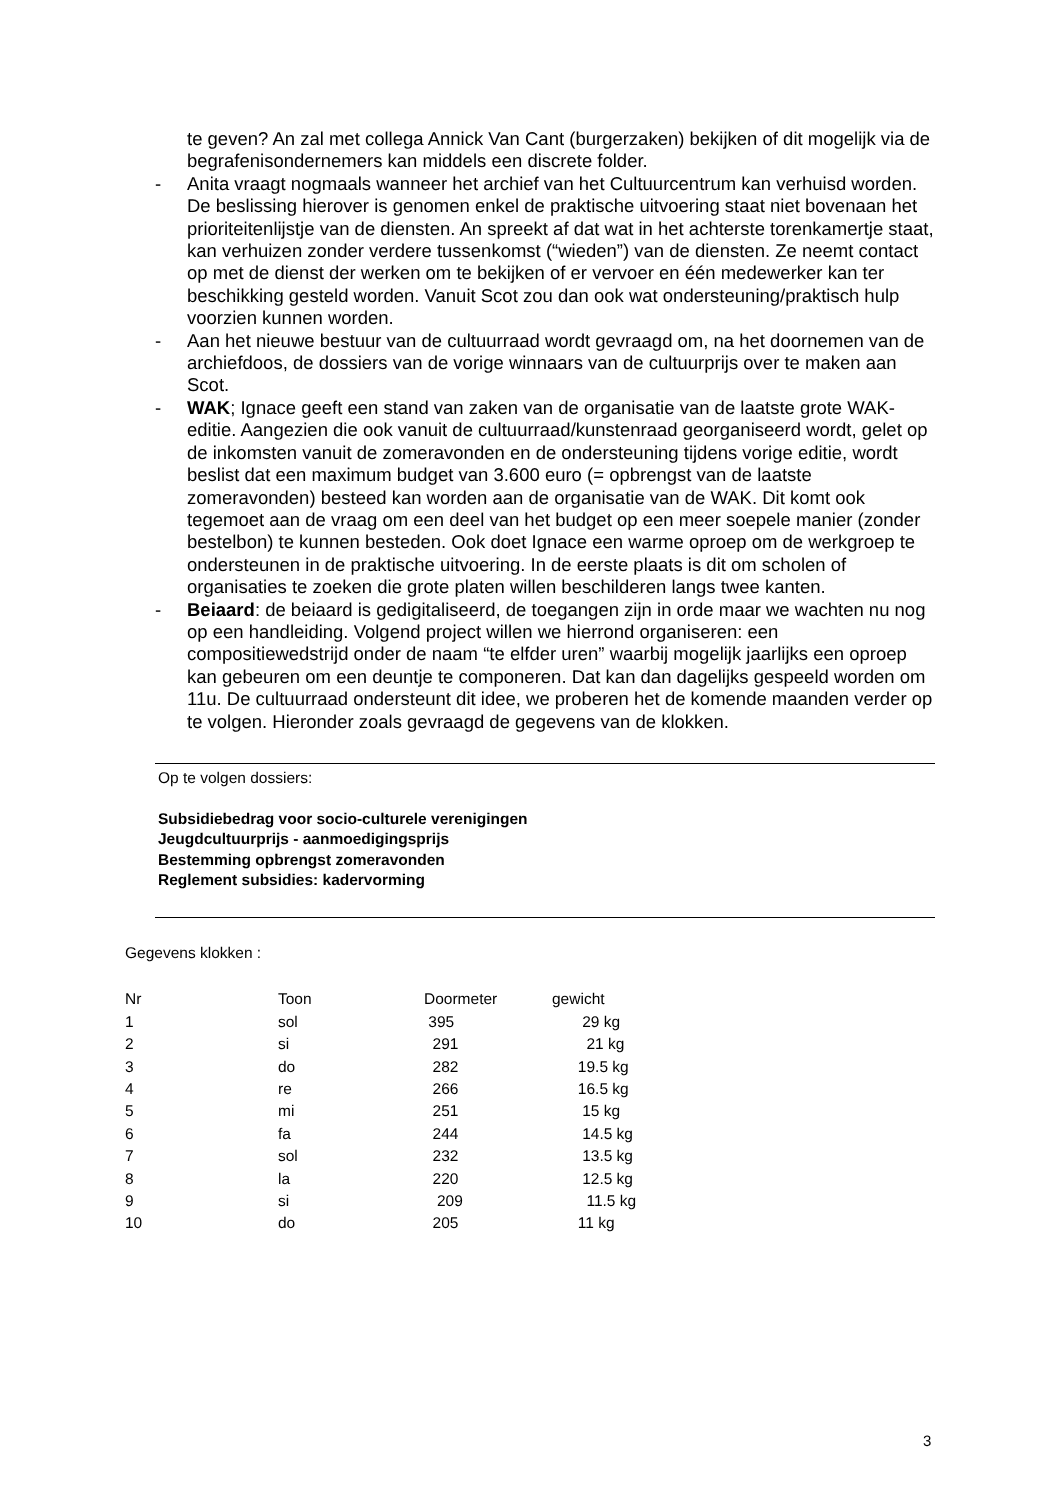te geven? An zal met collega Annick Van Cant (burgerzaken) bekijken of dit mogelijk via de begrafenisondernemers kan middels een discrete folder.
- Anita vraagt nogmaals wanneer het archief van het Cultuurcentrum kan verhuisd worden. De beslissing hierover is genomen enkel de praktische uitvoering staat niet bovenaan het prioriteitenlijstje van de diensten. An spreekt af dat wat in het achterste torenkamertje staat, kan verhuizen zonder verdere tussenkomst (“wieden”) van de diensten. Ze neemt contact op met de dienst der werken om te bekijken of er vervoer en één medewerker kan ter beschikking gesteld worden. Vanuit Scot zou dan ook wat ondersteuning/praktisch hulp voorzien kunnen worden.
- Aan het nieuwe bestuur van de cultuurraad wordt gevraagd om, na het doornemen van de archiefdoos, de dossiers van de vorige winnaars van de cultuurprijs over te maken aan Scot.
- WAK; Ignace geeft een stand van zaken van de organisatie van de laatste grote WAK-editie. Aangezien die ook vanuit de cultuurraad/kunstenraad georganiseerd wordt, gelet op de inkomsten vanuit de zomeravonden en de ondersteuning tijdens vorige editie, wordt beslist dat een maximum budget van 3.600 euro (= opbrengst van de laatste zomeravonden) besteed kan worden aan de organisatie van de WAK. Dit komt ook tegemoet aan de vraag om een deel van het budget op een meer soepele manier (zonder bestelbon) te kunnen besteden. Ook doet Ignace een warme oproep om de werkgroep te ondersteunen in de praktische uitvoering. In de eerste plaats is dit om scholen of organisaties te zoeken die grote platen willen beschilderen langs twee kanten.
- Beiaard: de beiaard is gedigitaliseerd, de toegangen zijn in orde maar we wachten nu nog op een handleiding. Volgend project willen we hierrond organiseren: een compositiewedstrijd onder de naam “te elfder uren” waarbij mogelijk jaarlijks een oproep kan gebeuren om een deuntje te componeren. Dat kan dan dagelijks gespeeld worden om 11u. De cultuurraad ondersteunt dit idee, we proberen het de komende maanden verder op te volgen. Hieronder zoals gevraagd de gegevens van de klokken.
Op te volgen dossiers:
Subsidiebedrag voor socio-culturele verenigingen
Jeugdcultuurprijs - aanmoedigingsprijs
Bestemming opbrengst zomeravonden
Reglement subsidies: kadervorming
Gegevens klokken :
| Nr | Toon | Doormeter | gewicht |
| 1 | sol | 395 | 29 kg |
| 2 | si | 291 | 21 kg |
| 3 | do | 282 | 19.5 kg |
| 4 | re | 266 | 16.5 kg |
| 5 | mi | 251 | 15 kg |
| 6 | fa | 244 | 14.5 kg |
| 7 | sol | 232 | 13.5 kg |
| 8 | la | 220 | 12.5 kg |
| 9 | si | 209 | 11.5 kg |
| 10 | do | 205 | 11 kg |
3